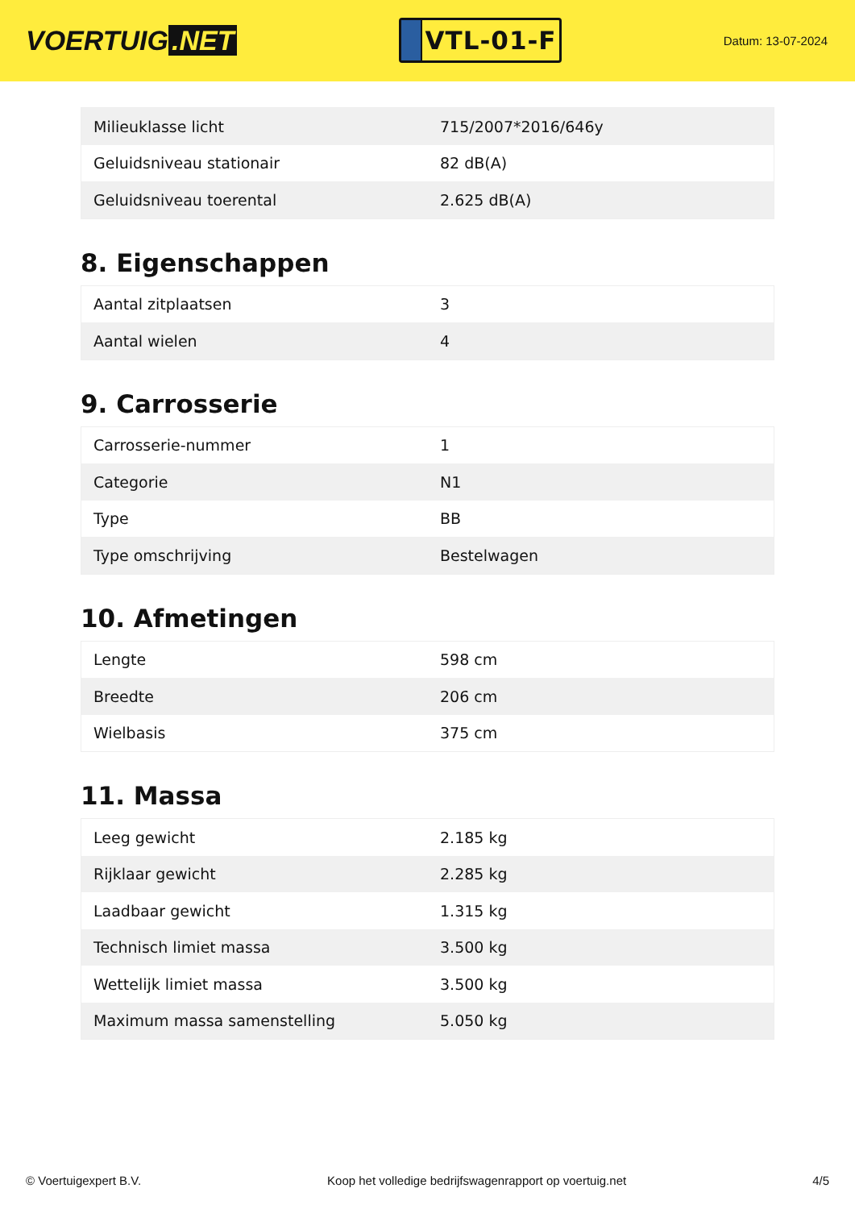VOERTUIG.NET
VTL-01-F
Datum: 13-07-2024
| Milieuklasse licht | 715/2007*2016/646y |
| Geluidsniveau stationair | 82 dB(A) |
| Geluidsniveau toerental | 2.625 dB(A) |
8. Eigenschappen
| Aantal zitplaatsen | 3 |
| Aantal wielen | 4 |
9. Carrosserie
| Carrosserie-nummer | 1 |
| Categorie | N1 |
| Type | BB |
| Type omschrijving | Bestelwagen |
10. Afmetingen
| Lengte | 598 cm |
| Breedte | 206 cm |
| Wielbasis | 375 cm |
11. Massa
| Leeg gewicht | 2.185 kg |
| Rijklaar gewicht | 2.285 kg |
| Laadbaar gewicht | 1.315 kg |
| Technisch limiet massa | 3.500 kg |
| Wettelijk limiet massa | 3.500 kg |
| Maximum massa samenstelling | 5.050 kg |
© Voertuigexpert B.V. Koop het volledige bedrijfswagenrapport op voertuig.net 4/5